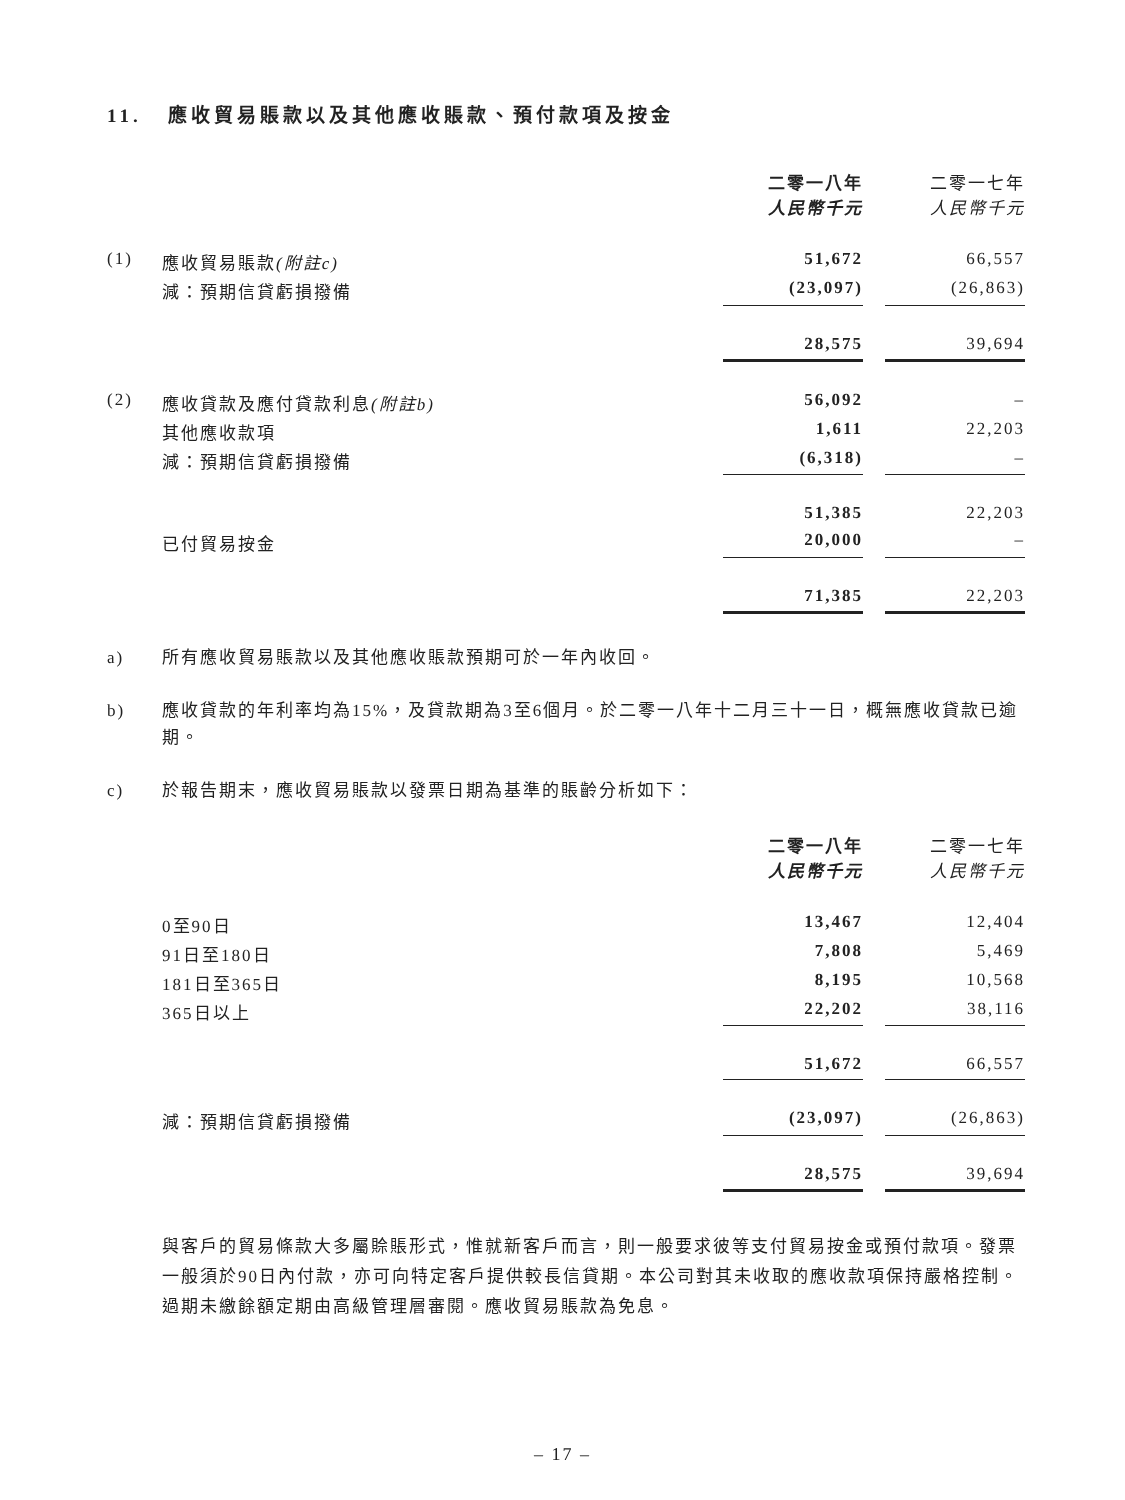11. 應收貿易賬款以及其他應收賬款、預付款項及按金
| | | 二零一八年 人民幣千元 | | 二零一七年 人民幣千元 |
| (1) | 應收貿易賬款 (附註c) | 51,672 | | 66,557 |
| | 減：預期信貸虧損撥備 | (23,097) | | (26,863) |
| | | 28,575 | | 39,694 |
| (2) | 應收貸款及應付貸款利息 (附註b) | 56,092 | | – |
| | 其他應收款項 | 1,611 | | 22,203 |
| | 減：預期信貸虧損撥備 | (6,318) | | – |
| | | 51,385 | | 22,203 |
| | 已付貿易按金 | 20,000 | | – |
| | | 71,385 | | 22,203 |
a) 所有應收貿易賬款以及其他應收賬款預期可於一年內收回。
b) 應收貸款的年利率均為15%，及貸款期為3至6個月。於二零一八年十二月三十一日，概無應收貸款已逾期。
c) 於報告期末，應收貿易賬款以發票日期為基準的賬齡分析如下：
| | | 二零一八年 人民幣千元 | | 二零一七年 人民幣千元 |
| | 0至90日 | 13,467 | | 12,404 |
| | 91日至180日 | 7,808 | | 5,469 |
| | 181日至365日 | 8,195 | | 10,568 |
| | 365日以上 | 22,202 | | 38,116 |
| | | 51,672 | | 66,557 |
| | 減：預期信貸虧損撥備 | (23,097) | | (26,863) |
| | | 28,575 | | 39,694 |
與客戶的貿易條款大多屬賒賬形式，惟就新客戶而言，則一般要求彼等支付貿易按金或預付款項。發票一般須於90日內付款，亦可向特定客戶提供較長信貸期。本公司對其未收取的應收款項保持嚴格控制。過期未繳餘額定期由高級管理層審閱。應收貿易賬款為免息。
– 17 –